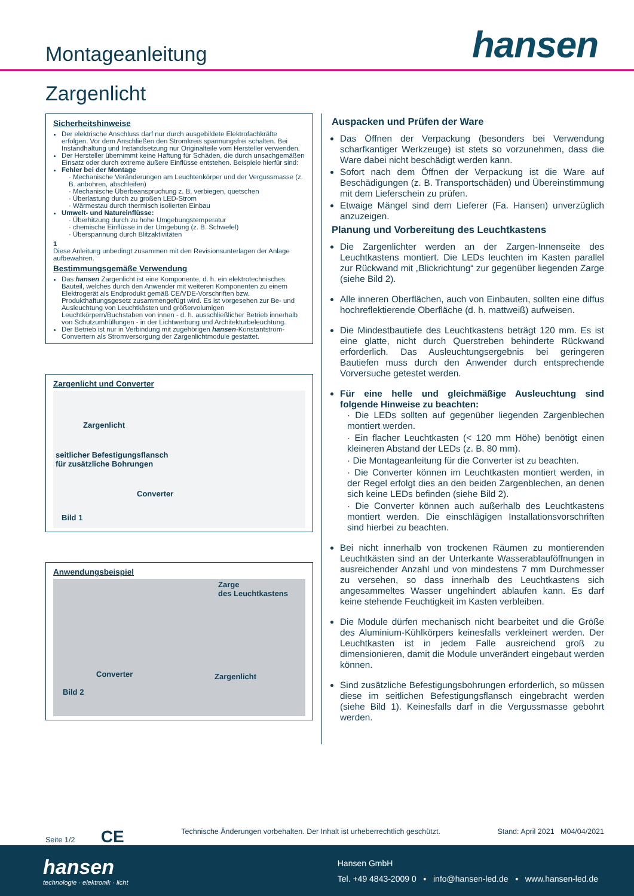Montageanleitung
hansen
Zargenlicht
Sicherheitshinweise
Der elektrische Anschluss darf nur durch ausgebildete Elektrofachkräfte erfolgen. Vor dem Anschließen den Stromkreis spannungsfrei schalten. Bei Instandhaltung und Instandsetzung nur Originalteile vom Hersteller verwenden.
Der Hersteller übernimmt keine Haftung für Schäden, die durch unsachgemäßen Einsatz oder durch extreme äußere Einflüsse entstehen. Beispiele hierfür sind:
Fehler bei der Montage
· Mechanische Veränderungen am Leuchtenkörper und der Vergussmasse (z. B. anbohren, abschleifen)
· Mechanische Überbeanspruchung z. B. verbiegen, quetschen
· Überlastung durch zu großen LED-Strom
· Wärmestau durch thermisch isolierten Einbau
Umwelt- und Natureinflüsse:
· Überhitzung durch zu hohe Umgebungstemperatur
· chemische Einflüsse in der Umgebung (z. B. Schwefel)
· Überspannung durch Blitzaktivitäten
1
Diese Anleitung unbedingt zusammen mit den Revisionsunterlagen der Anlage aufbewahren.
Bestimmungsgemäße Verwendung
Das hansen Zargenlicht ist eine Komponente, d. h. ein elektrotechnisches Bauteil, welches durch den Anwender mit weiteren Komponenten zu einem Elektrogerät als Endprodukt gemäß CE/VDE-Vorschriften bzw. Produkthaftungsgesetz zusammengefügt wird. Es ist vorgesehen zur Be- und Ausleuchtung von Leuchtkästen und größervolumigen Leuchtkörpern/Buchstaben von innen - d. h. ausschließlicher Betrieb innerhalb von Schutzumhüllungen - in der Lichtwerbung und Architekturbeleuchtung.
Der Betrieb ist nur in Verbindung mit zugehörigen hansen-Konstantstrom-Convertern als Stromversorgung der Zargenlichtmodule gestattet.
Zargenlicht und Converter
Zargenlicht
seitlicher Befestigungsflansch
für zusätzliche Bohrungen
Converter
Bild 1
Anwendungsbeispiel
Zarge
des Leuchtkastens
Converter Zargenlicht
Bild 2
Auspacken und Prüfen der Ware
Das Öffnen der Verpackung (besonders bei Verwendung scharfkantiger Werkzeuge) ist stets so vorzunehmen, dass die Ware dabei nicht beschädigt werden kann.
Sofort nach dem Öffnen der Verpackung ist die Ware auf Beschädigungen (z. B. Transportschäden) und Übereinstimmung mit dem Lieferschein zu prüfen.
Etwaige Mängel sind dem Lieferer (Fa. Hansen) unverzüglich anzuzeigen.
Planung und Vorbereitung des Leuchtkastens
Die Zargenlichter werden an der Zargen-Innenseite des Leuchtkastens montiert. Die LEDs leuchten im Kasten parallel zur Rückwand mit „Blickrichtung“ zur gegenüber liegenden Zarge (siehe Bild 2).
Alle inneren Oberflächen, auch von Einbauten, sollten eine diffus hochreflektierende Oberfläche (d. h. mattweiß) aufweisen.
Die Mindestbautiefe des Leuchtkastens beträgt 120 mm. Es ist eine glatte, nicht durch Querstreben behinderte Rückwand erforderlich. Das Ausleuchtungsergebnis bei geringeren Bautiefen muss durch den Anwender durch entsprechende Vorversuche getestet werden.
Für eine helle und gleichmäßige Ausleuchtung sind folgende Hinweise zu beachten:
· Die LEDs sollten auf gegenüber liegenden Zargenblechen montiert werden.
· Ein flacher Leuchtkasten (< 120 mm Höhe) benötigt einen kleineren Abstand der LEDs (z. B. 80 mm).
· Die Montageanleitung für die Converter ist zu beachten.
· Die Converter können im Leuchtkasten montiert werden, in der Regel erfolgt dies an den beiden Zargenblechen, an denen sich keine LEDs befinden (siehe Bild 2).
· Die Converter können auch außerhalb des Leuchtkastens montiert werden. Die einschlägigen Installationsvorschriften sind hierbei zu beachten.
Bei nicht innerhalb von trockenen Räumen zu montierenden Leuchtkästen sind an der Unterkante Wasserablauföffnungen in ausreichender Anzahl und von mindestens 7 mm Durchmesser zu versehen, so dass innerhalb des Leuchtkastens sich angesammeltes Wasser ungehindert ablaufen kann. Es darf keine stehende Feuchtigkeit im Kasten verbleiben.
Die Module dürfen mechanisch nicht bearbeitet und die Größe des Aluminium-Kühlkörpers keinesfalls verkleinert werden. Der Leuchtkasten ist in jedem Falle ausreichend groß zu dimensionieren, damit die Module unverändert eingebaut werden können.
Sind zusätzliche Befestigungsbohrungen erforderlich, so müssen diese im seitlichen Befestigungsflansch eingebracht werden (siehe Bild 1). Keinesfalls darf in die Vergussmasse gebohrt werden.
Seite 1/2 CE Technische Änderungen vorbehalten. Der Inhalt ist urheberrechtlich geschützt. Stand: April 2021 M04/04/2021
hansen
technologie · elektronik · licht
Hansen GmbH
Tel. +49 4843-2009 0 ▪ info@hansen-led.de ▪ www.hansen-led.de